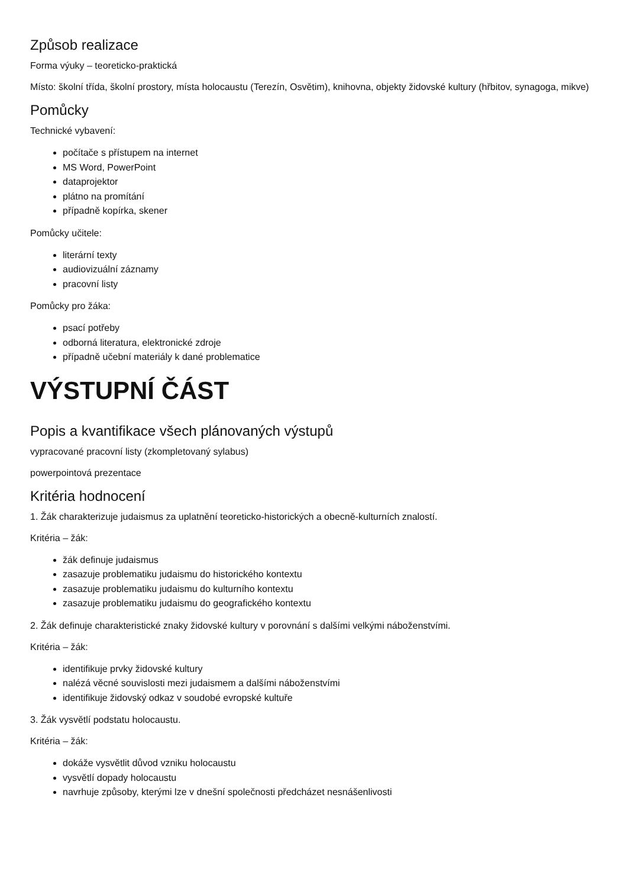Způsob realizace
Forma výuky – teoreticko-praktická
Místo: školní třída, školní prostory, místa holocaustu (Terezín, Osvětim), knihovna, objekty židovské kultury (hřbitov, synagoga, mikve)
Pomůcky
Technické vybavení:
počítače s přístupem na internet
MS Word, PowerPoint
dataprojektor
plátno na promítání
případně kopírka, skener
Pomůcky učitele:
literární texty
audiovizuální záznamy
pracovní listy
Pomůcky pro žáka:
psací potřeby
odborná literatura, elektronické zdroje
případně učební materiály k dané problematice
VÝSTUPNÍ ČÁST
Popis a kvantifikace všech plánovaných výstupů
vypracované pracovní listy (zkompletovaný sylabus)
powerpointová prezentace
Kritéria hodnocení
1. Žák charakterizuje judaismus za uplatnění teoreticko-historických a obecně-kulturních znalostí.
Kritéria – žák:
žák definuje judaismus
zasazuje problematiku judaismu do historického kontextu
zasazuje problematiku judaismu do kulturního kontextu
zasazuje problematiku judaismu do geografického kontextu
2. Žák definuje charakteristické znaky židovské kultury v porovnání s dalšími velkými náboženstvími.
Kritéria – žák:
identifikuje prvky židovské kultury
nalézá věcné souvislosti mezi judaismem a dalšími náboženstvími
identifikuje židovský odkaz v soudobé evropské kultuře
3. Žák vysvětlí podstatu holocaustu.
Kritéria – žák:
dokáže vysvětlit důvod vzniku holocaustu
vysvětlí dopady holocaustu
navrhuje způsoby, kterými lze v dnešní společnosti předcházet nesnášenlivosti